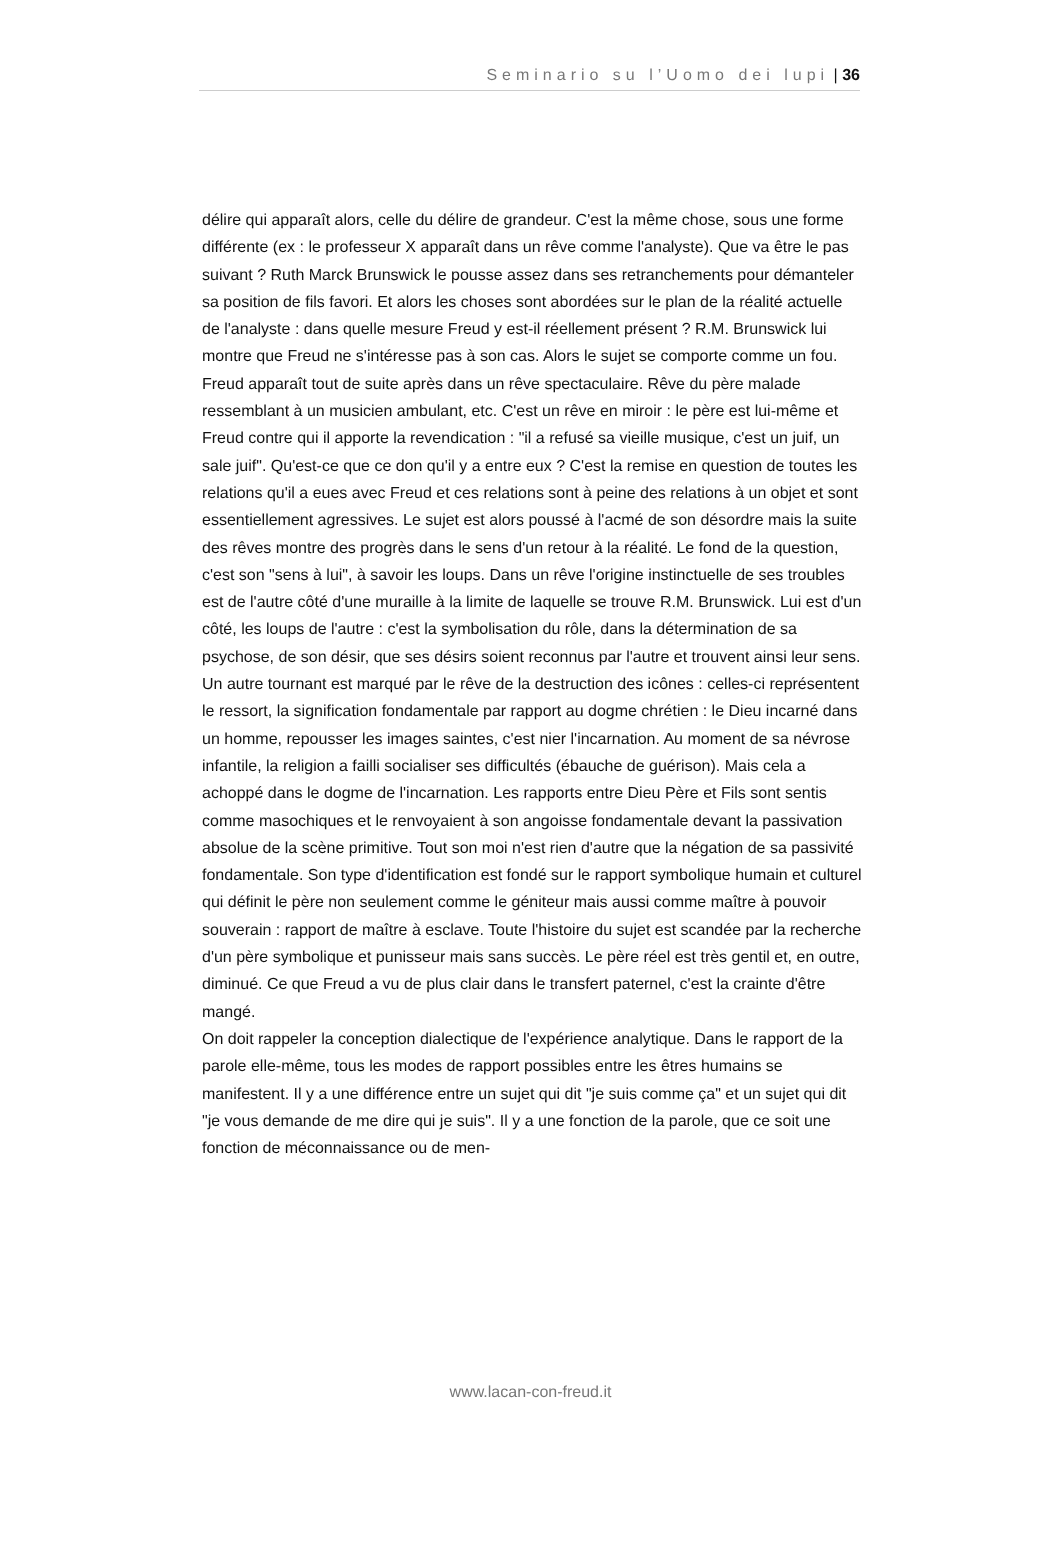Seminario su l’Uomo dei lupi | 36
délire qui apparaît alors, celle du délire de grandeur. C'est la même chose, sous une forme différente (ex : le professeur X apparaît dans un rêve comme l'analyste). Que va être le pas suivant ? Ruth Marck Brunswick le pousse assez dans ses retranchements pour démanteler sa position de fils favori. Et alors les choses sont abordées sur le plan de la réalité actuelle de l'analyste : dans quelle mesure Freud y est-il réellement présent ? R.M. Brunswick lui montre que Freud ne s'intéresse pas à son cas. Alors le sujet se comporte comme un fou. Freud apparaît tout de suite après dans un rêve spectaculaire. Rêve du père malade ressemblant à un musicien ambulant, etc. C'est un rêve en miroir : le père est lui-même et Freud contre qui il apporte la revendication : "il a refusé sa vieille musique, c'est un juif, un sale juif". Qu'est-ce que ce don qu'il y a entre eux ? C'est la remise en question de toutes les relations qu'il a eues avec Freud et ces relations sont à peine des relations à un objet et sont essentiellement agressives. Le sujet est alors poussé à l'acmé de son désordre mais la suite des rêves montre des progrès dans le sens d'un retour à la réalité. Le fond de la question, c'est son "sens à lui", à savoir les loups. Dans un rêve l'origine instinctuelle de ses troubles est de l'autre côté d'une muraille à la limite de laquelle se trouve R.M. Brunswick. Lui est d'un côté, les loups de l'autre : c'est la symbolisation du rôle, dans la détermination de sa psychose, de son désir, que ses désirs soient reconnus par l'autre et trouvent ainsi leur sens.
Un autre tournant est marqué par le rêve de la destruction des icônes : celles-ci représentent le ressort, la signification fondamentale par rapport au dogme chrétien : le Dieu incarné dans un homme, repousser les images saintes, c'est nier l'incarnation. Au moment de sa névrose infantile, la religion a failli socialiser ses difficultés (ébauche de guérison). Mais cela a achoppé dans le dogme de l'incarnation. Les rapports entre Dieu Père et Fils sont sentis comme masochiques et le renvoyaient à son angoisse fondamentale devant la passivation absolue de la scène primitive. Tout son moi n'est rien d'autre que la négation de sa passivité fondamentale. Son type d'identification est fondé sur le rapport symbolique humain et culturel qui définit le père non seulement comme le géniteur mais aussi comme maître à pouvoir souverain : rapport de maître à esclave. Toute l'histoire du sujet est scandée par la recherche d'un père symbolique et punisseur mais sans succès. Le père réel est très gentil et, en outre, diminué. Ce que Freud a vu de plus clair dans le transfert paternel, c'est la crainte d'être mangé.
On doit rappeler la conception dialectique de l'expérience analytique. Dans le rapport de la parole elle-même, tous les modes de rapport possibles entre les êtres humains se manifestent. Il y a une différence entre un sujet qui dit "je suis comme ça" et un sujet qui dit "je vous demande de me dire qui je suis". Il y a une fonction de la parole, que ce soit une fonction de méconnaissance ou de men-
www.lacan-con-freud.it